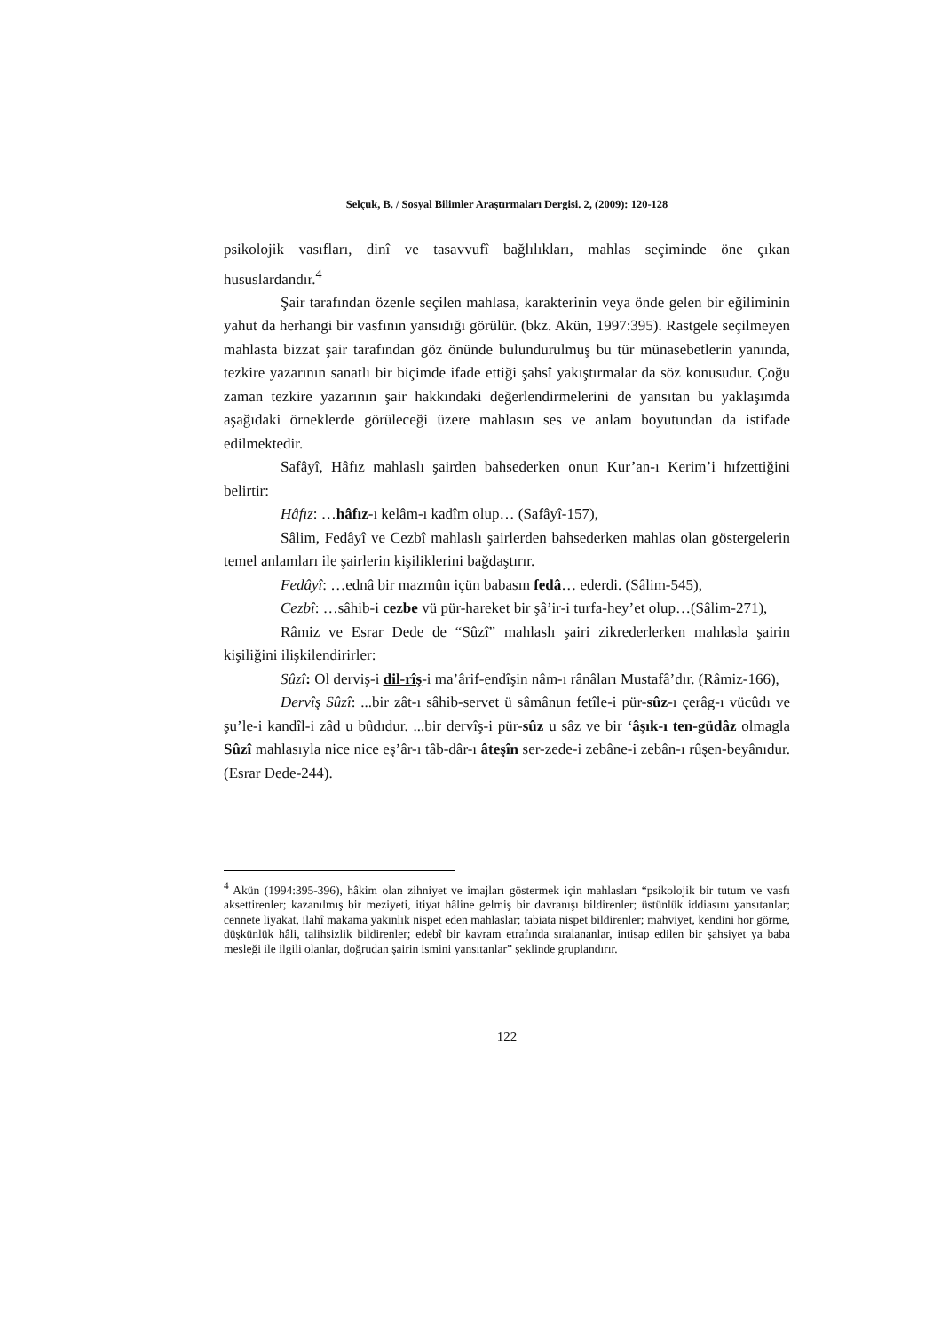Selçuk, B. / Sosyal Bilimler Araştırmaları Dergisi. 2, (2009): 120-128
psikolojik vasıfları, dinî ve tasavvufî bağlılıkları, mahlas seçiminde öne çıkan hususlardandır.<sup>4</sup>
Şair tarafından özenle seçilen mahlasa, karakterinin veya önde gelen bir eğiliminin yahut da herhangi bir vasfının yansıdığı görülür. (bkz. Akün, 1997:395). Rastgele seçilmeyen mahlasta bizzat şair tarafından göz önünde bulundurulmuş bu tür münasebetlerin yanında, tezkire yazarının sanatlı bir biçimde ifade ettiği şahsî yakıştırmalar da söz konusudur. Çoğu zaman tezkire yazarının şair hakkındaki değerlendirmelerini de yansıtan bu yaklaşımda aşağıdaki örneklerde görüleceği üzere mahlasın ses ve anlam boyutundan da istifade edilmektedir.
Safâyî, Hâfız mahlaslı şairden bahsederken onun Kur’an-ı Kerim’i hıfzettiğini belirtir:
Hâfız: …hâfız-ı kelâm-ı kadîm olup… (Safâyî-157),
Sâlim, Fedâyî ve Cezbî mahlaslı şairlerden bahsederken mahlas olan göstergelerin temel anlamları ile şairlerin kişiliklerini bağdaştırır.
Fedâyî: …ednâ bir mazmûn içün babasın fedâ… ederdi. (Sâlim-545),
Cezbî: …sâhib-i cezbe vü pür-hareket bir şâ’ir-i turfa-hey’et olup…(Sâlim-271),
Râmiz ve Esrar Dede de “Sûzî” mahlaslı şairi zikrederlerken mahlasla şairin kişiliğini ilişkilendirirler:
Sûzî: Ol derviş-i dil-rîş-i ma’ârif-endîşin nâm-ı rânâları Mustafâ’dır. (Râmiz-166),
Dervîş Sûzî: ...bir zât-ı sâhib-servet ü sâmânun fetîle-i pür-sûz-ı çerâg-ı vücûdı ve şu’le-i kandîl-i zâd u bûdıdur. ...bir dervîş-i pür-sûz u sâz ve bir ‘âşık-ı ten-güdâz olmagla Sûzî mahlasıyla nice nice eş’âr-ı tâb-dâr-ı âteşîn ser-zede-i zebâne-i zebân-ı rûşen-beyânıdur. (Esrar Dede-244).
<sup>4</sup> Akün (1994:395-396), hâkim olan zihniyet ve imajları göstermek için mahlasları “psikolojik bir tutum ve vasfı aksettirenler; kazanılmış bir meziyeti, itiyat hâline gelmiş bir davranışı bildirenler; üstünlük iddiasını yansıtanlar; cennete liyakat, ilahî makama yakınlık nispet eden mahlaslar; tabiata nispet bildirenler; mahviyet, kendini hor görme, düşkünlük hâli, talihsizlik bildirenler; edebî bir kavram etrafında sıralananlar, intisap edilen bir şahsiyet ya baba mesleği ile ilgili olanlar, doğrudan şairin ismini yansıtanlar” şeklinde gruplandırır.
122